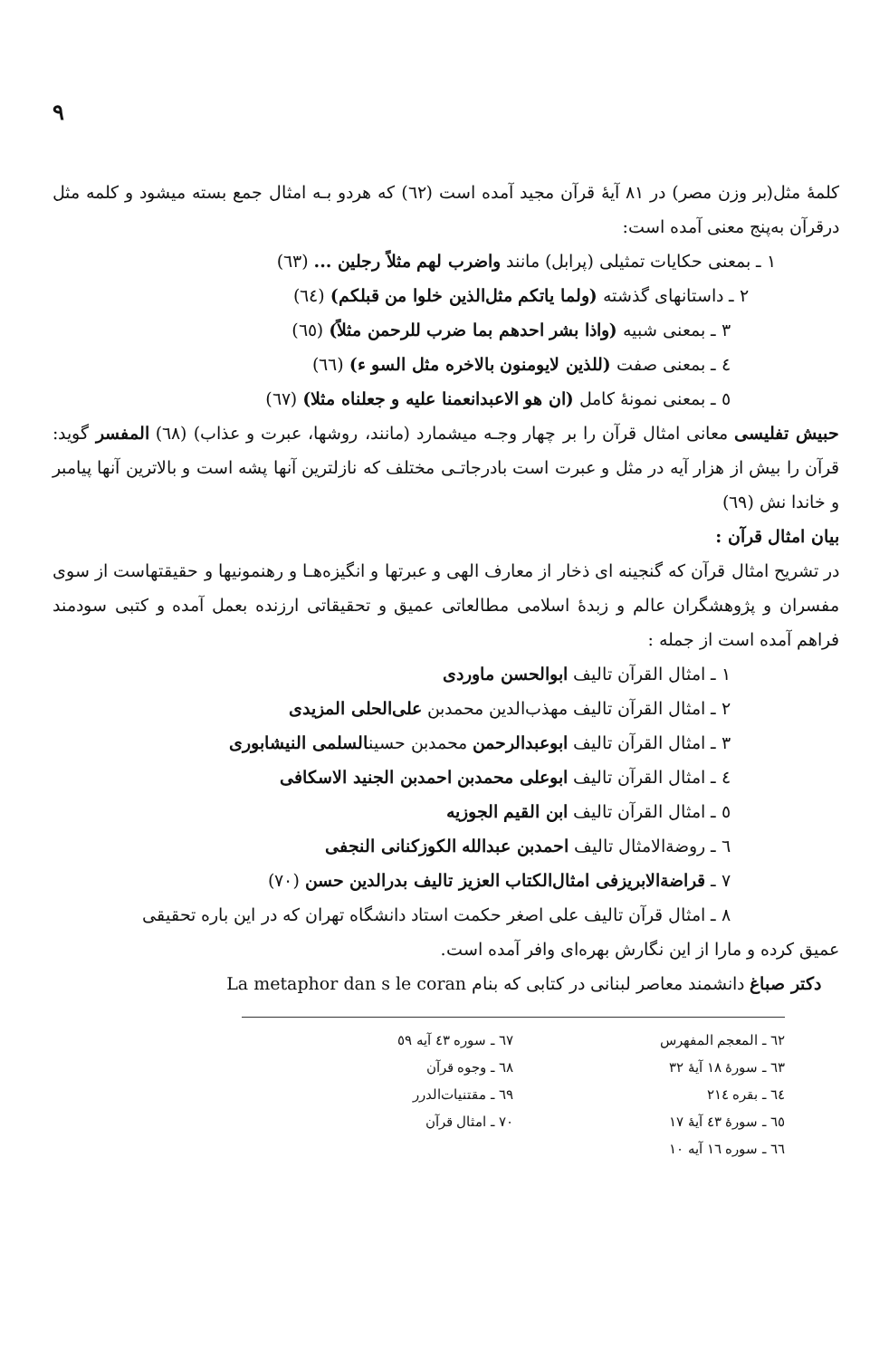٩
کلمهٔ مثل(بر وزن مصر) در ٨١ آیهٔ قرآن مجید آمده است (٦٢) که هردو بـه امثال جمع بسته میشود و کلمه مثل درقرآن به‌پنج معنی آمده است:
١ ـ بمعنی حکایات تمثیلی (پرابل) مانند واضرب لهم مثلاً رجلین ... (٦٣)
٢ ـ داستانهای گذشته (ولما یاتکم مثل‌الذین خلوا من قبلکم) (٦٤)
٣ ـ بمعنی شبیه (واذا بشر احدهم بما ضرب للرحمن مثلاً) (٦٥)
٤ ـ بمعنی صفت (للذین لایومنون بالاخره مثل السو ء) (٦٦)
٥ ـ بمعنی نمونهٔ کامل (ان هو الاعبدانعمنا علیه و جعلناه مثلا) (٦٧)
حبیش تفلیسی معانی امثال قرآن را بر چهار وجـه میشمارد (مانند، روشها، عبرت و عذاب) (٦٨) المفسر گوید: قرآن را بیش از هزار آیه در مثل و عبرت است بادرجاتـی مختلف که نازلترین آنها پشه است و بالاترین آنها پیامبر و خاندا نش (٦٩)
بیان امثال قرآن :
در تشریح امثال قرآن که گنجینه ای ذخار از معارف الهی و عبرتها و انگیزه‌هـا و رهنمونیها و حقیقتهاست از سوی مفسران و پژوهشگران عالم و زبدهٔ اسلامی مطالعاتی عمیق و تحقیقاتی ارزنده بعمل آمده و کتبی سودمند فراهم آمده است از جمله :
١ ـ امثال القرآن تالیف ابوالحسن ماوردی
٢ ـ امثال القرآن تالیف مهذب‌الدین محمدبن علی‌الحلی المزیدی
٣ ـ امثال القرآن تالیف ابوعبدالرحمن محمدبن حسینالسلمی النیشابوری
٤ ـ امثال القرآن تالیف ابوعلی محمدبن احمدبن الجنید الاسکافی
٥ ـ امثال القرآن تالیف ابن القیم الجوزیه
٦ ـ روضة‌الامثال تالیف احمدبن عبدالله الکوزکنانی النجفی
٧ ـ قراضةالابریزفی امثال‌الکتاب العزیز تالیف بدرالدین حسن (٧٠)
٨ ـ امثال قرآن تالیف علی اصغر حکمت استاد دانشگاه تهران که در این باره تحقیقی
عمیق کرده و مارا از این نگارش بهره‌ای وافر آمده است.
دکتر صباغ دانشمند معاصر لبنانی در کتابی که بنام La metaphor dan s le coran
٦٢ ـ المعجم المفهرس
٦٣ ـ سورهٔ ١٨ آیهٔ ٣٢
٦٤ ـ بقره ٢١٤
٦٥ ـ سورهٔ ٤٣ آیهٔ ١٧
٦٦ ـ سوره ١٦ آیه ١٠
٦٧ ـ سوره ٤٣ آیه ٥٩
٦٨ ـ وجوه قرآن
٦٩ ـ مقتنیات‌الدرر
٧٠ ـ امثال قرآن